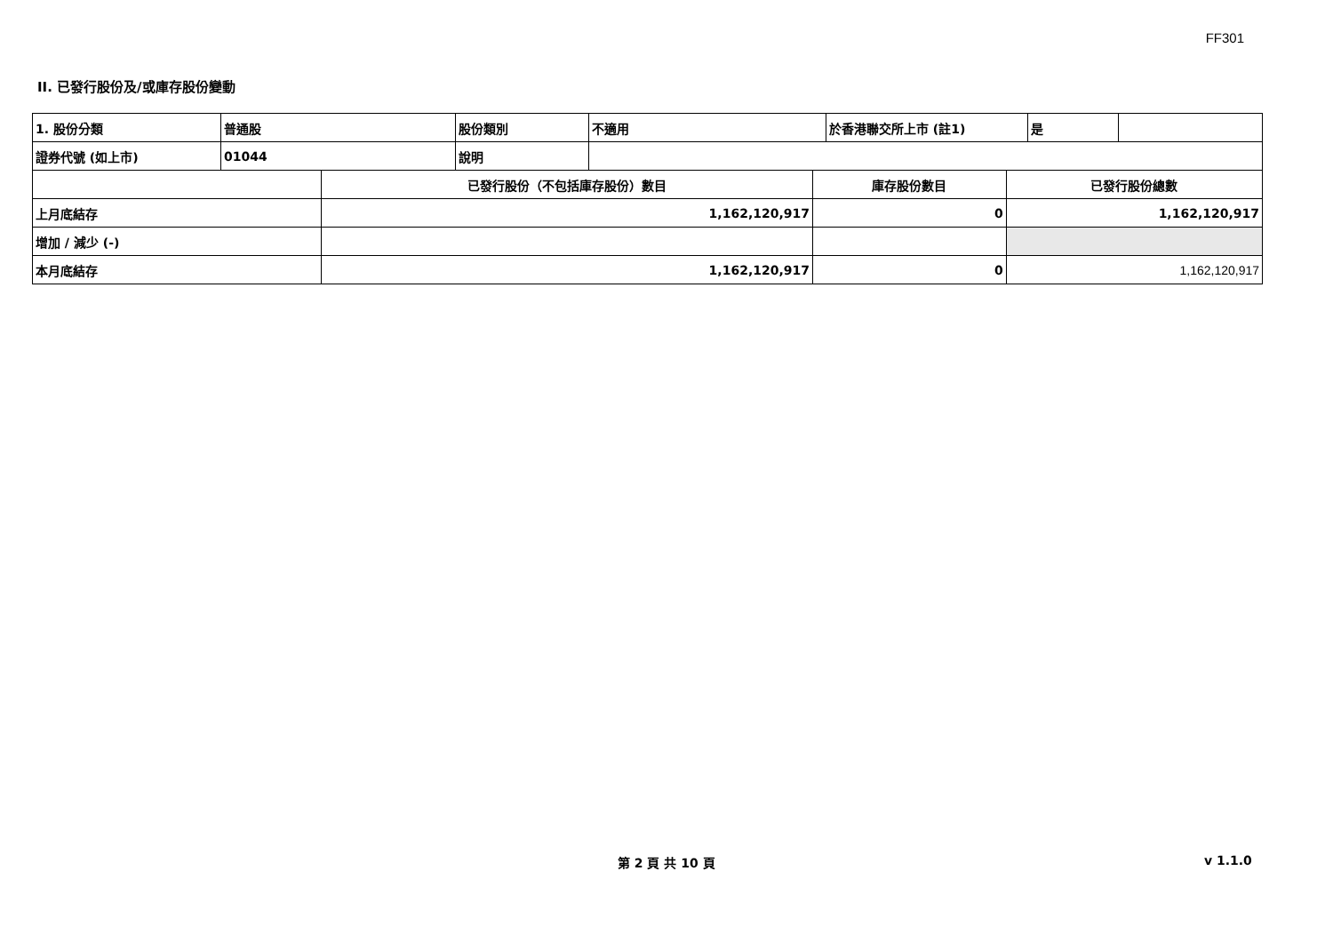FF301
II. 已發行股份及/或庫存股份變動
| 1. 股份分類 | 普通股 | 股份類別 | 不適用 | 於香港聯交所上市 (註1) | 是 | |
| 證券代號 (如上市) | 01044 | 說明 | | | | |
| | 已發行股份（不包括庫存股份）數目 | 庫存股份數目 | 已發行股份總數 |
| --- | --- | --- | --- |
| 上月底結存 | 1,162,120,917 | 0 | 1,162,120,917 |
| 增加 / 減少 (-) | | | |
| 本月底結存 | 1,162,120,917 | 0 | 1,162,120,917 |
第 2 頁 共 10 頁 v 1.1.0